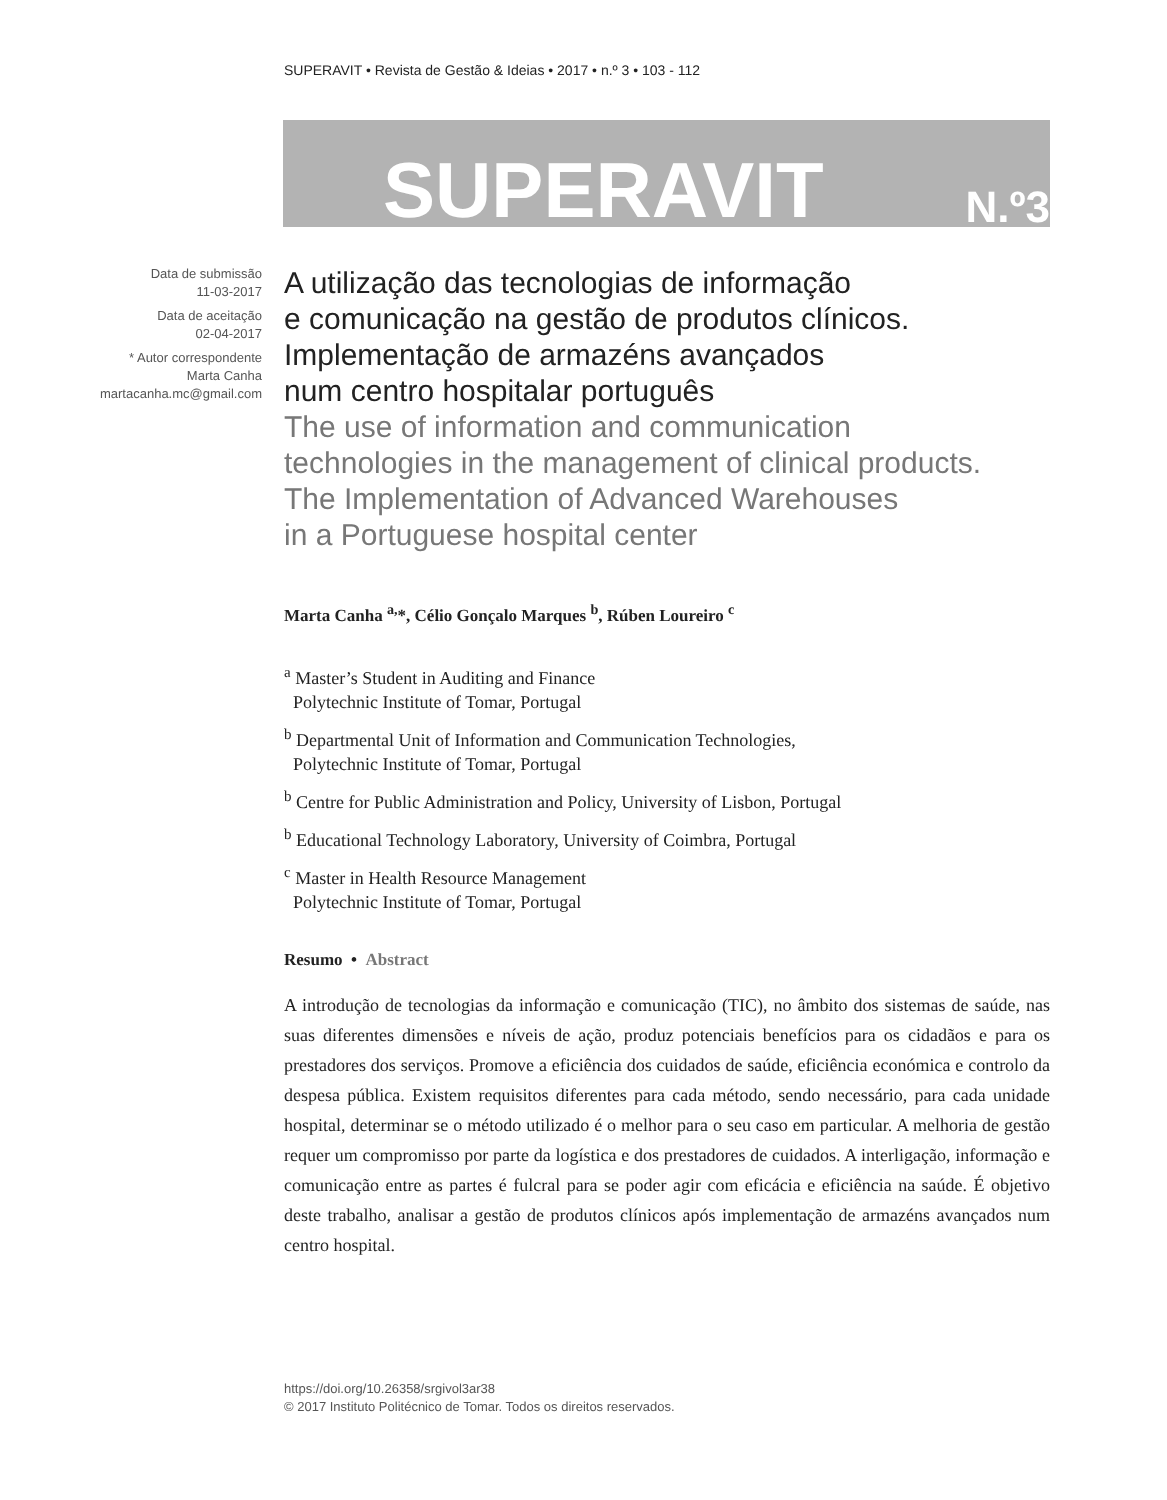SUPERAVIT • Revista de Gestão & Ideias • 2017 • n.º 3 • 103 - 112
SUPERAVIT N.º3
Data de submissão
11-03-2017
Data de aceitação
02-04-2017
* Autor correspondente
Marta Canha
martacanha.mc@gmail.com
A utilização das tecnologias de informação
e comunicação na gestão de produtos clínicos.
Implementação de armazéns avançados
num centro hospitalar português
The use of information and communication
technologies in the management of clinical products.
The Implementation of Advanced Warehouses
in a Portuguese hospital center
Marta Canha <sup>a,</sup>*, Célio Gonçalo Marques <sup>b</sup>, Rúben Loureiro <sup>c</sup>
<sup>a</sup> Master’s Student in Auditing and Finance
Polytechnic Institute of Tomar, Portugal
<sup>b</sup> Departmental Unit of Information and Communication Technologies,
Polytechnic Institute of Tomar, Portugal
<sup>b</sup> Centre for Public Administration and Policy, University of Lisbon, Portugal
<sup>b</sup> Educational Technology Laboratory, University of Coimbra, Portugal
<sup>c</sup> Master in Health Resource Management
Polytechnic Institute of Tomar, Portugal
Resumo • Abstract
A introdução de tecnologias da informação e comunicação (TIC), no âmbito dos sistemas de saúde, nas suas diferentes dimensões e níveis de ação, produz potenciais benefícios para os cidadãos e para os prestadores dos serviços. Promove a eficiência dos cuidados de saúde, eficiência económica e controlo da despesa pública. Existem requisitos diferentes para cada método, sendo necessário, para cada unidade hospital, determinar se o método utilizado é o melhor para o seu caso em particular. A melhoria de gestão requer um compromisso por parte da logística e dos prestadores de cuidados. A interligação, informação e comunicação entre as partes é fulcral para se poder agir com eficácia e eficiência na saúde. É objetivo deste trabalho, analisar a gestão de produtos clínicos após implementação de armazéns avançados num centro hospital.
https://doi.org/10.26358/srgivol3ar38
© 2017 Instituto Politécnico de Tomar. Todos os direitos reservados.